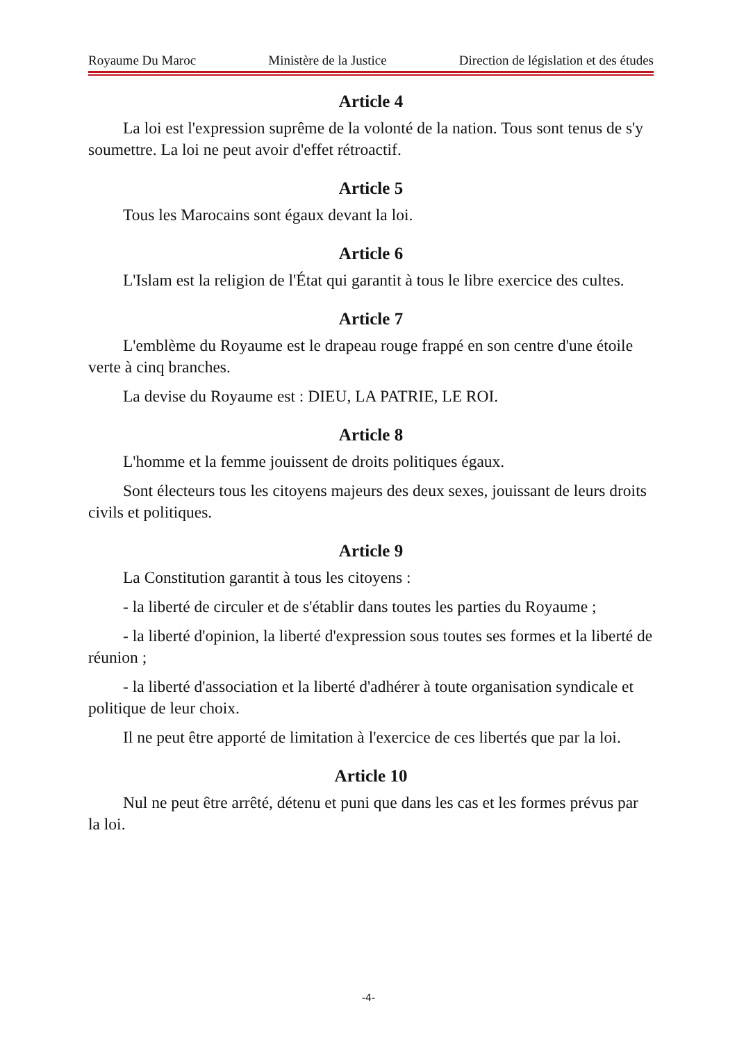Royaume Du Maroc Ministère de la Justice Direction de législation et des études
Article 4
La loi est l'expression suprême de la volonté de la nation. Tous sont tenus de s'y soumettre. La loi ne peut avoir d'effet rétroactif.
Article 5
Tous les Marocains sont égaux devant la loi.
Article 6
L'Islam est la religion de l'État qui garantit à tous le libre exercice des cultes.
Article 7
L'emblème du Royaume est le drapeau rouge frappé en son centre d'une étoile verte à cinq branches.
La devise du Royaume est : DIEU, LA PATRIE, LE ROI.
Article 8
L'homme et la femme jouissent de droits politiques égaux.
Sont électeurs tous les citoyens majeurs des deux sexes, jouissant de leurs droits civils et politiques.
Article 9
La Constitution garantit à tous les citoyens :
- la liberté de circuler et de s'établir dans toutes les parties du Royaume ;
- la liberté d'opinion, la liberté d'expression sous toutes ses formes et la liberté de réunion ;
- la liberté d'association et la liberté d'adhérer à toute organisation syndicale et politique de leur choix.
Il ne peut être apporté de limitation à l'exercice de ces libertés que par la loi.
Article 10
Nul ne peut être arrêté, détenu et puni que dans les cas et les formes prévus par la loi.
-4-